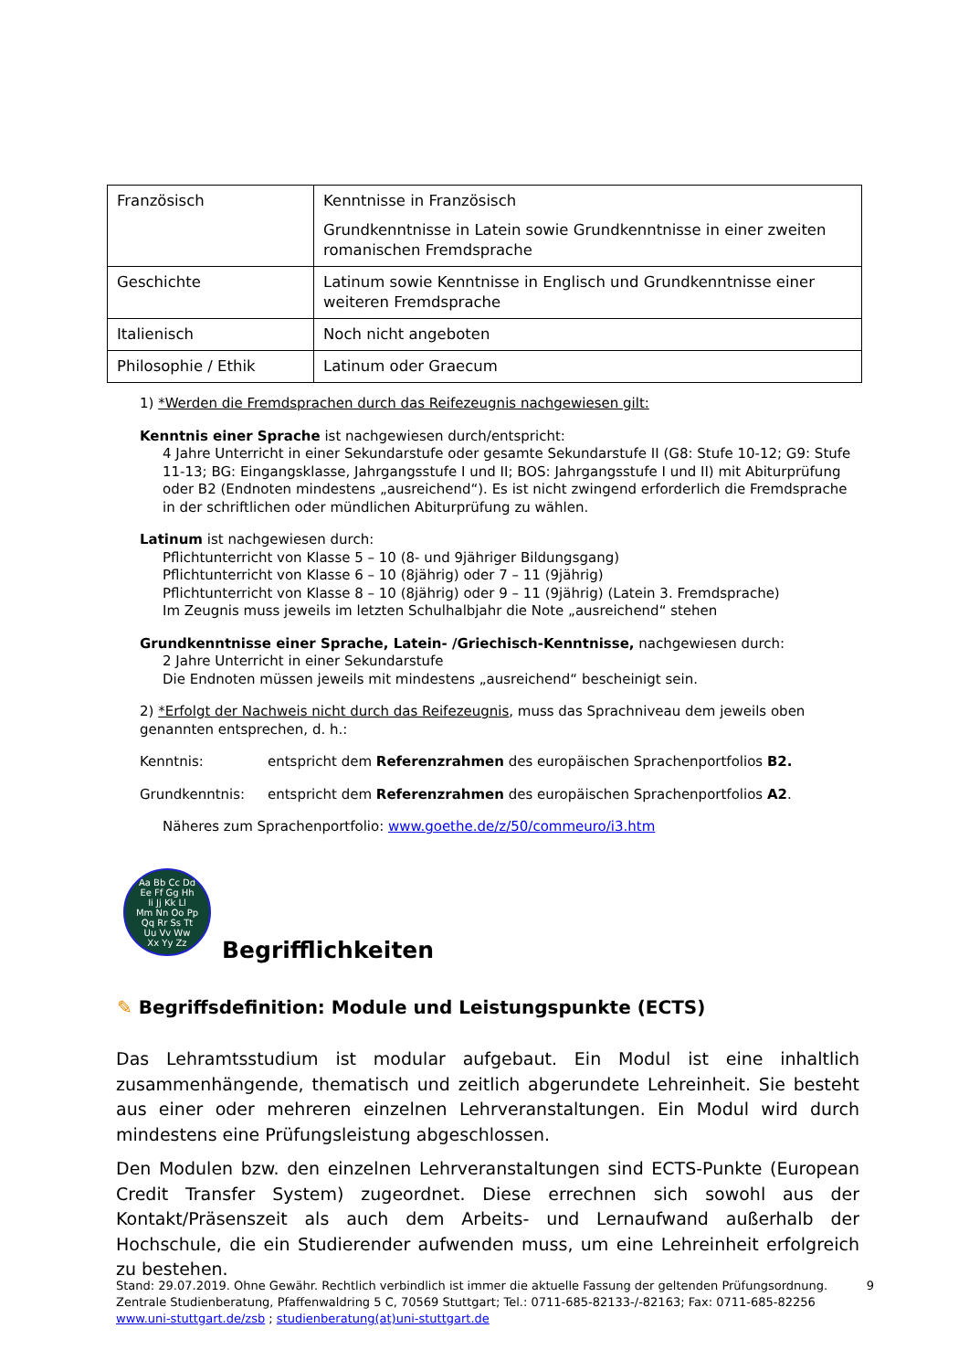| Französisch | Kenntnisse in Französisch Grundkenntnisse in Latein sowie Grundkenntnisse in einer zweiten romanischen Fremdsprache |
| Geschichte | Latinum sowie Kenntnisse in Englisch und Grundkenntnisse einer weiteren Fremdsprache |
| Italienisch | Noch nicht angeboten |
| Philosophie / Ethik | Latinum oder Graecum |
1) *Werden die Fremdsprachen durch das Reifezeugnis nachgewiesen gilt:
Kenntnis einer Sprache ist nachgewiesen durch/entspricht:
4 Jahre Unterricht in einer Sekundarstufe oder gesamte Sekundarstufe II (G8: Stufe 10-12; G9: Stufe 11-13; BG: Eingangsklasse, Jahrgangsstufe I und II; BOS: Jahrgangsstufe I und II) mit Abiturprüfung oder B2 (Endnoten mindestens „ausreichend“). Es ist nicht zwingend erforderlich die Fremdsprache in der schriftlichen oder mündlichen Abiturprüfung zu wählen.
Latinum ist nachgewiesen durch:
Pflichtunterricht von Klasse 5 – 10 (8- und 9jähriger Bildungsgang)
Pflichtunterricht von Klasse 6 – 10 (8jährig) oder 7 – 11 (9jährig)
Pflichtunterricht von Klasse 8 – 10 (8jährig) oder 9 – 11 (9jährig) (Latein 3. Fremdsprache)
Im Zeugnis muss jeweils im letzten Schulhalbjahr die Note „ausreichend“ stehen
Grundkenntnisse einer Sprache, Latein- /Griechisch-Kenntnisse, nachgewiesen durch:
2 Jahre Unterricht in einer Sekundarstufe
Die Endnoten müssen jeweils mit mindestens „ausreichend“ bescheinigt sein.
2) *Erfolgt der Nachweis nicht durch das Reifezeugnis, muss das Sprachniveau dem jeweils oben genannten entsprechen, d. h.:
Kenntnis: entspricht dem Referenzrahmen des europäischen Sprachenportfolios B2.
Grundkenntnis: entspricht dem Referenzrahmen des europäischen Sprachenportfolios A2.
Näheres zum Sprachenportfolio: www.goethe.de/z/50/commeuro/i3.htm
Aa Bb Cc Dd
Ee Ff Gg Hh
Ii Jj Kk Ll
Mm Nn Oo Pp
Qq Rr Ss Tt
Uu Vv Ww
Xx Yy Zz
Begrifflichkeiten
✎ Begriffsdefinition: Module und Leistungspunkte (ECTS)
Das Lehramtsstudium ist modular aufgebaut. Ein Modul ist eine inhaltlich zusammenhängende, thematisch und zeitlich abgerundete Lehreinheit. Sie besteht aus einer oder mehreren einzelnen Lehrveranstaltungen. Ein Modul wird durch mindestens eine Prüfungsleistung abgeschlossen.
Den Modulen bzw. den einzelnen Lehrveranstaltungen sind ECTS-Punkte (European Credit Transfer System) zugeordnet. Diese errechnen sich sowohl aus der Kontakt/Präsenszeit als auch dem Arbeits- und Lernaufwand außerhalb der Hochschule, die ein Studierender aufwenden muss, um eine Lehreinheit erfolgreich zu bestehen.
Stand: 29.07.2019. Ohne Gewähr. Rechtlich verbindlich ist immer die aktuelle Fassung der geltenden Prüfungsordnung. 9
Zentrale Studienberatung, Pfaffenwaldring 5 C, 70569 Stuttgart; Tel.: 0711-685-82133-/-82163; Fax: 0711-685-82256
www.uni-stuttgart.de/zsb ; studienberatung(at)uni-stuttgart.de